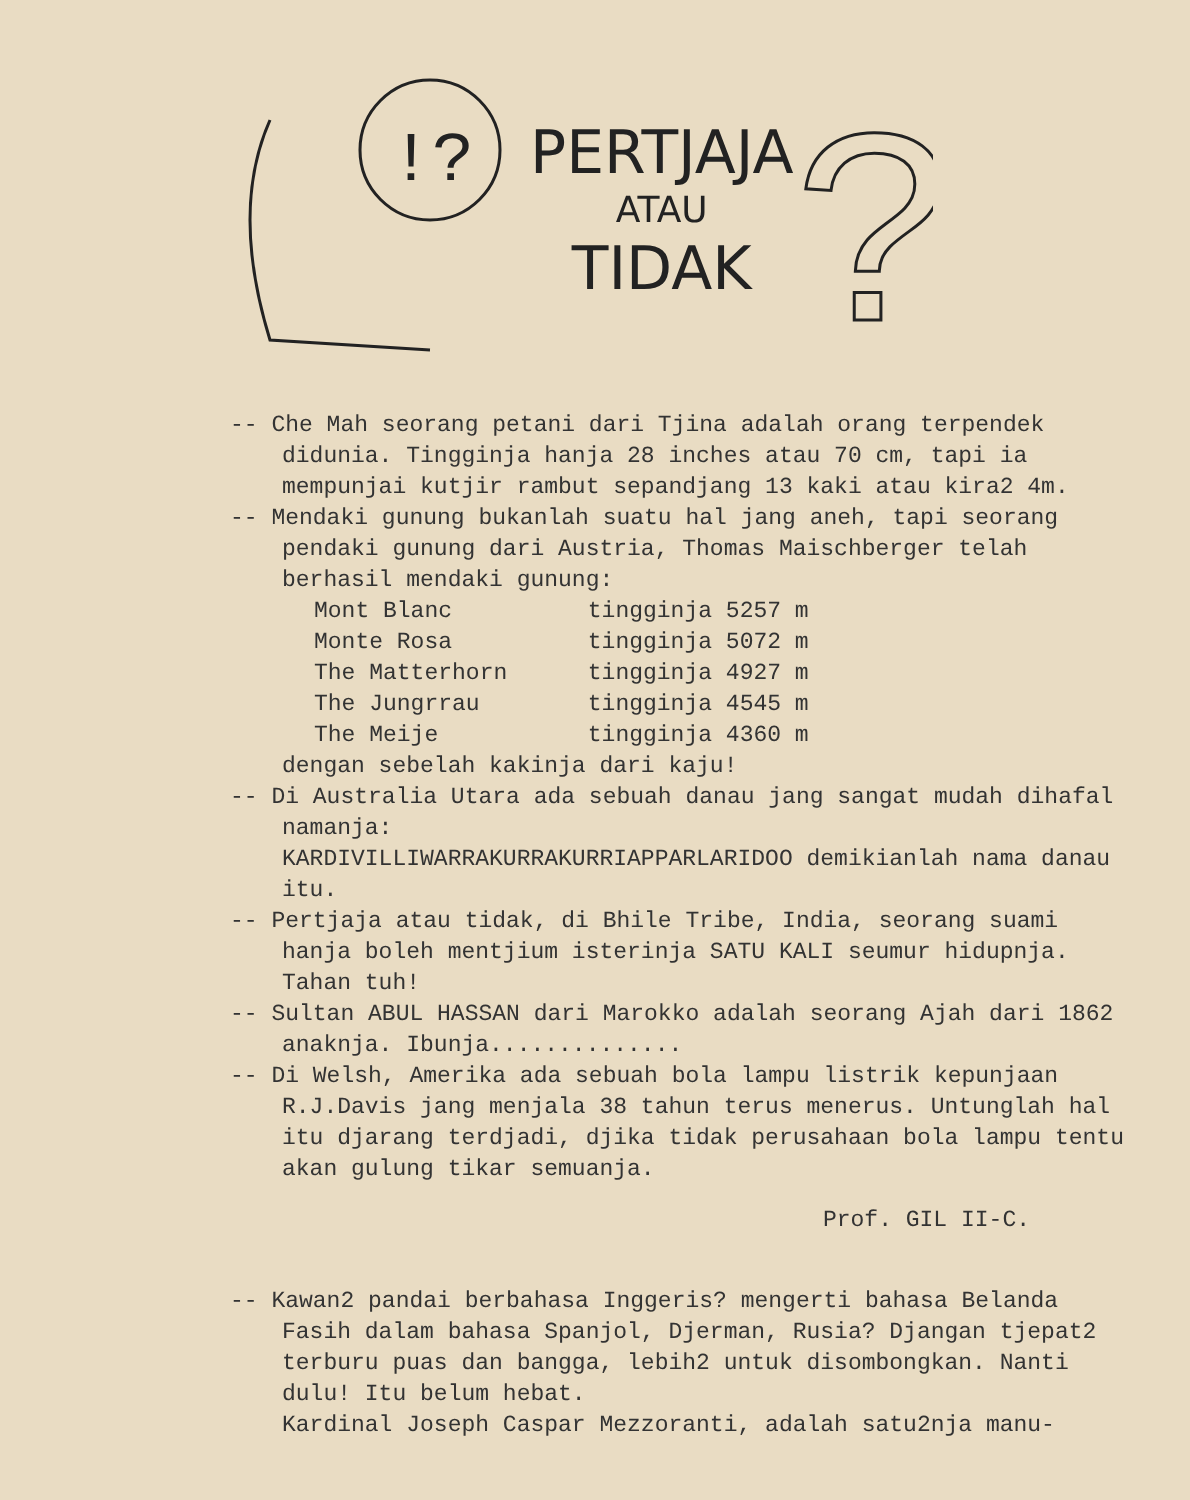!?
PERTJAJA
ATAU
TIDAK
?
-- Che Mah seorang petani dari Tjina adalah orang terpendek didunia. Tingginja hanja 28 inches atau 70 cm, tapi ia mempunjai kutjir rambut sepandjang 13 kaki atau kira2 4m.
-- Mendaki gunung bukanlah suatu hal jang aneh, tapi seorang pendaki gunung dari Austria, Thomas Maischberger telah berhasil mendaki gunung:
Mont Blanc tingginja 5257 m
Monte Rosa tingginja 5072 m
The Matterhorn tingginja 4927 m
The Jungrrau tingginja 4545 m
The Meije tingginja 4360 m
dengan sebelah kakinja dari kaju!
-- Di Australia Utara ada sebuah danau jang sangat mudah dihafal namanja:
KARDIVILLIWARRAKURRAKURRIAPPARLARIDOO demikianlah nama danau itu.
-- Pertjaja atau tidak, di Bhile Tribe, India, seorang suami hanja boleh mentjium isterinja SATU KALI seumur hidupnja. Tahan tuh!
-- Sultan ABUL HASSAN dari Marokko adalah seorang Ajah dari 1862 anaknja. Ibunja..............
-- Di Welsh, Amerika ada sebuah bola lampu listrik kepunjaan R.J.Davis jang menjala 38 tahun terus menerus. Untunglah hal itu djarang terdjadi, djika tidak perusahaan bola lampu tentu akan gulung tikar semuanja.
Prof. GIL II-C.
-- Kawan2 pandai berbahasa Inggeris? mengerti bahasa Belanda Fasih dalam bahasa Spanjol, Djerman, Rusia? Djangan tjepat2 terburu puas dan bangga, lebih2 untuk disombongkan. Nanti dulu! Itu belum hebat.
Kardinal Joseph Caspar Mezzoranti, adalah satu2nja manu-